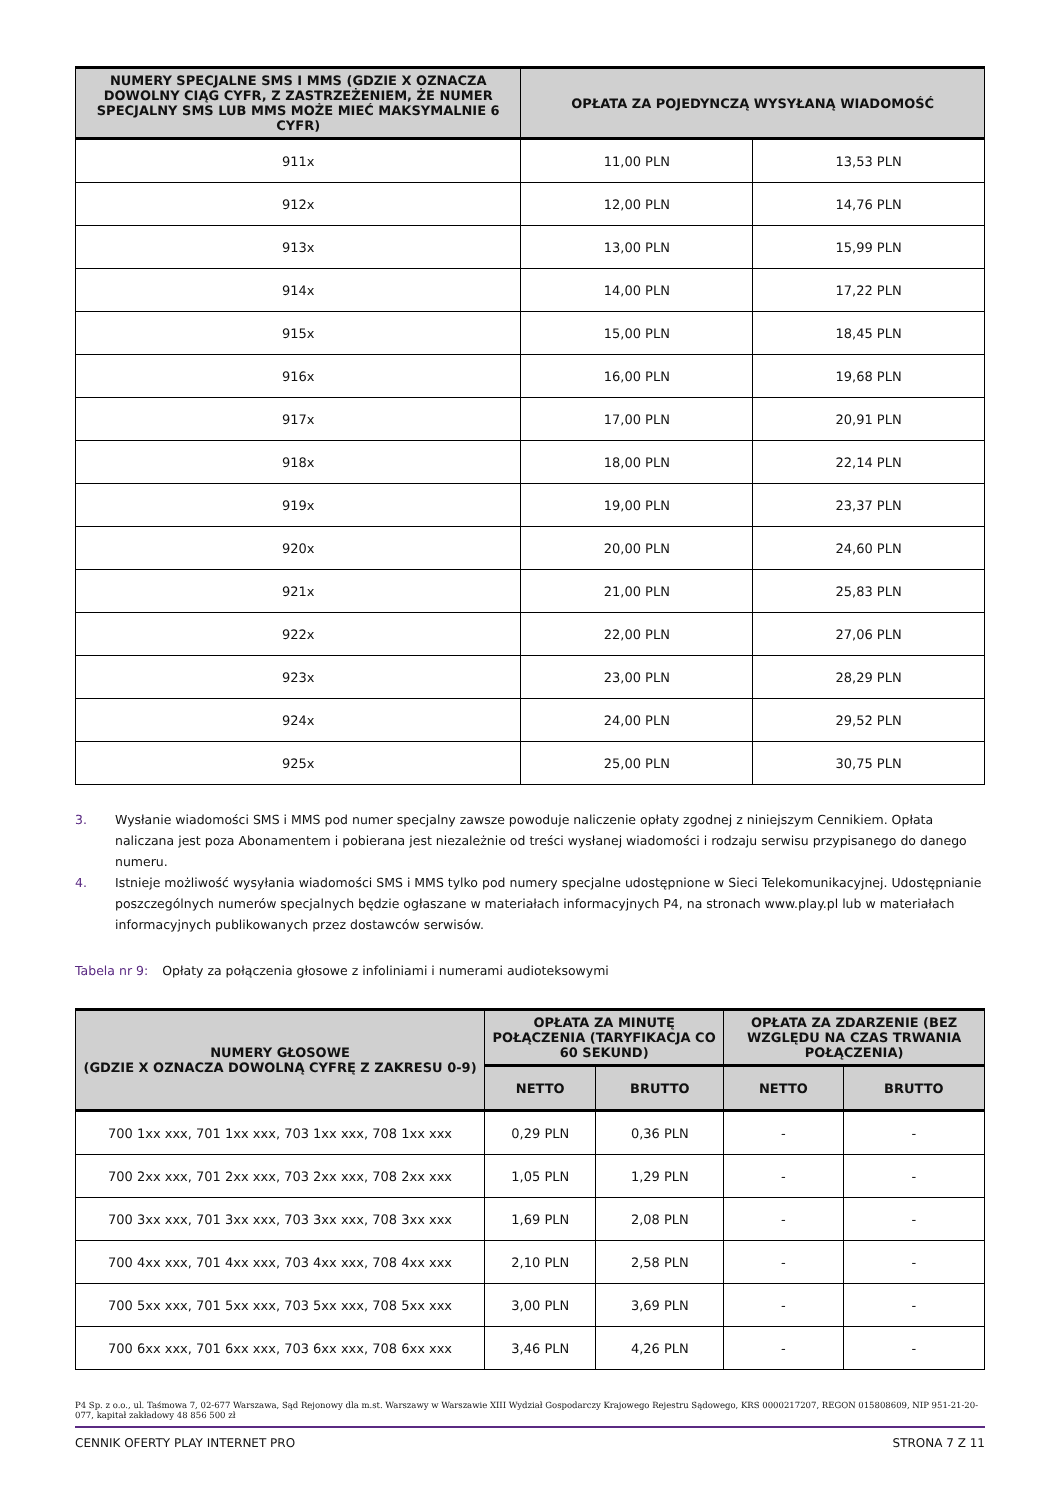| NUMERY SPECJALNE SMS I MMS (GDZIE X OZNACZA DOWOLNY CIĄG CYFR, Z ZASTRZEŻENIEM, ŻE NUMER SPECJALNY SMS LUB MMS MOŻE MIEĆ MAKSYMALNIE 6 CYFR) | OPŁATA ZA POJEDYNCZĄ WYSYŁANĄ WIADOMOŚĆ | |
| --- | --- | --- |
| 911x | 11,00 PLN | 13,53 PLN |
| 912x | 12,00 PLN | 14,76 PLN |
| 913x | 13,00 PLN | 15,99 PLN |
| 914x | 14,00 PLN | 17,22 PLN |
| 915x | 15,00 PLN | 18,45 PLN |
| 916x | 16,00 PLN | 19,68 PLN |
| 917x | 17,00 PLN | 20,91 PLN |
| 918x | 18,00 PLN | 22,14 PLN |
| 919x | 19,00 PLN | 23,37 PLN |
| 920x | 20,00 PLN | 24,60 PLN |
| 921x | 21,00 PLN | 25,83 PLN |
| 922x | 22,00 PLN | 27,06 PLN |
| 923x | 23,00 PLN | 28,29 PLN |
| 924x | 24,00 PLN | 29,52 PLN |
| 925x | 25,00 PLN | 30,75 PLN |
3. Wysłanie wiadomości SMS i MMS pod numer specjalny zawsze powoduje naliczenie opłaty zgodnej z niniejszym Cennikiem. Opłata naliczana jest poza Abonamentem i pobierana jest niezależnie od treści wysłanej wiadomości i rodzaju serwisu przypisanego do danego numeru.
4. Istnieje możliwość wysyłania wiadomości SMS i MMS tylko pod numery specjalne udostępnione w Sieci Telekomunikacyjnej. Udostępnianie poszczególnych numerów specjalnych będzie ogłaszane w materiałach informacyjnych P4, na stronach www.play.pl lub w materiałach informacyjnych publikowanych przez dostawców serwisów.
Tabela nr 9: Opłaty za połączenia głosowe z infoliniami i numerami audioteksowymi
| NUMERY GŁOSOWE (GDZIE X OZNACZA DOWOLNĄ CYFRĘ Z ZAKRESU 0-9) | OPŁATA ZA MINUTĘ POŁĄCZENIA (TARYFIKACJA CO 60 SEKUND) | | OPŁATA ZA ZDARZENIE (BEZ WZGLĘDU NA CZAS TRWANIA POŁĄCZENIA) | |
| --- | --- | --- | --- | --- |
| | NETTO | BRUTTO | NETTO | BRUTTO |
| 700 1xx xxx, 701 1xx xxx, 703 1xx xxx, 708 1xx xxx | 0,29 PLN | 0,36 PLN | - | - |
| 700 2xx xxx, 701 2xx xxx, 703 2xx xxx, 708 2xx xxx | 1,05 PLN | 1,29 PLN | - | - |
| 700 3xx xxx, 701 3xx xxx, 703 3xx xxx, 708 3xx xxx | 1,69 PLN | 2,08 PLN | - | - |
| 700 4xx xxx, 701 4xx xxx, 703 4xx xxx, 708 4xx xxx | 2,10 PLN | 2,58 PLN | - | - |
| 700 5xx xxx, 701 5xx xxx, 703 5xx xxx, 708 5xx xxx | 3,00 PLN | 3,69 PLN | - | - |
| 700 6xx xxx, 701 6xx xxx, 703 6xx xxx, 708 6xx xxx | 3,46 PLN | 4,26 PLN | - | - |
P4 Sp. z o.o., ul. Taśmowa 7, 02-677 Warszawa, Sąd Rejonowy dla m.st. Warszawy w Warszawie XIII Wydział Gospodarczy Krajowego Rejestru Sądowego, KRS 0000217207, REGON 015808609, NIP 951-21-20-077, kapitał zakładowy 48 856 500 zł
CENNIK OFERTY PLAY INTERNET PRO STRONA 7 Z 11